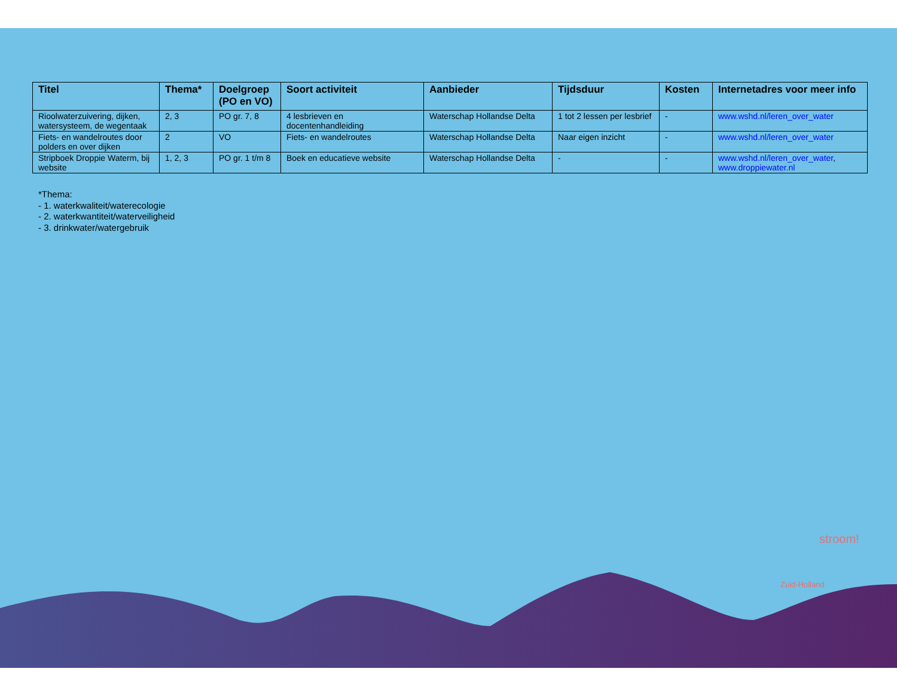| Titel | Thema* | Doelgroep (PO en VO) | Soort activiteit | Aanbieder | Tijdsduur | Kosten | Internetadres voor meer info |
| --- | --- | --- | --- | --- | --- | --- | --- |
| Rioolwaterzuivering, dijken, watersysteem, de wegentaak | 2, 3 | PO gr. 7, 8 | 4 lesbrieven en docentenhandleiding | Waterschap Hollandse Delta | 1 tot 2 lessen per lesbrief | - | www.wshd.nl/leren_over_water |
| Fiets- en wandelroutes door polders en over dijken | 2 | VO | Fiets- en wandelroutes | Waterschap Hollandse Delta | Naar eigen inzicht | - | www.wshd.nl/leren_over_water |
| Stripboek Droppie Waterm, bij website | 1, 2, 3 | PO gr. 1 t/m 8 | Boek en educatieve website | Waterschap Hollandse Delta | - | - | www.wshd.nl/leren_over_water , www.droppiewater.nl |
*Thema:
- 1. waterkwaliteit/waterecologie
- 2. waterkwantiteit/waterveiligheid
- 3. drinkwater/watergebruik
stroom!
Zuid-Holland